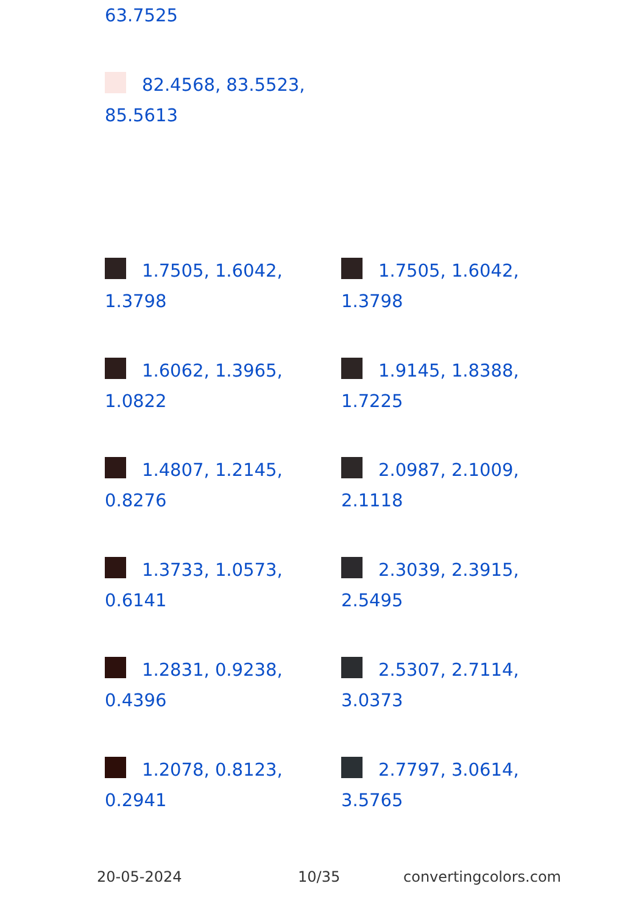63.7525
82.4568, 83.5523, 85.5613
1.7505, 1.6042, 1.3798
1.7505, 1.6042, 1.3798
1.6062, 1.3965, 1.0822
1.9145, 1.8388, 1.7225
1.4807, 1.2145, 0.8276
2.0987, 2.1009, 2.1118
1.3733, 1.0573, 0.6141
2.3039, 2.3915, 2.5495
1.2831, 0.9238, 0.4396
2.5307, 2.7114, 3.0373
1.2078, 0.8123, 0.2941
2.7797, 3.0614, 3.5765
20-05-2024 10/35 convertingcolors.com